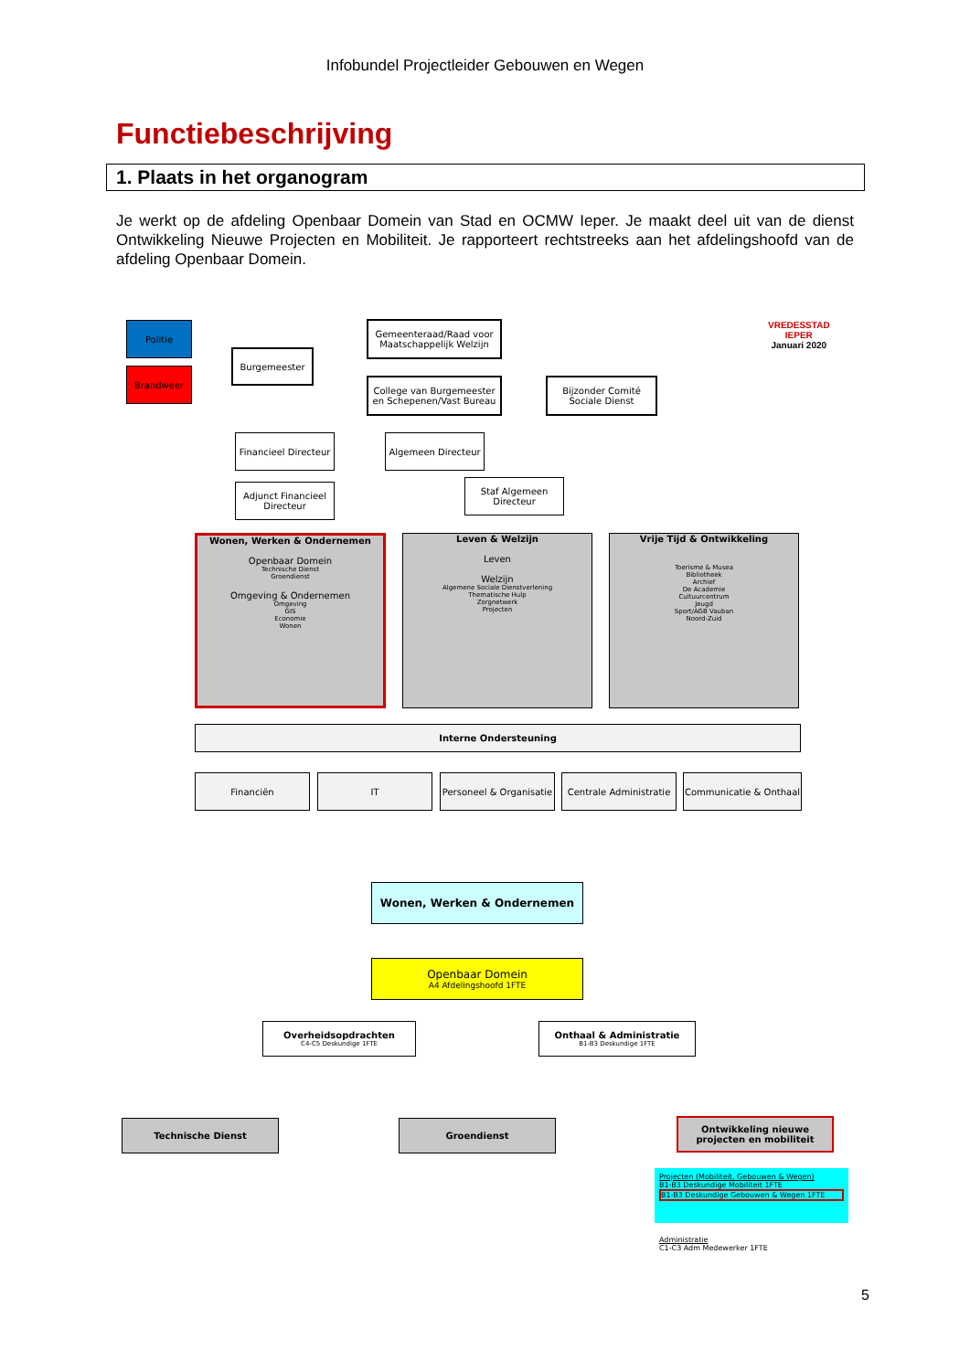Infobundel Projectleider Gebouwen en Wegen
Functiebeschrijving
1. Plaats in het organogram
Je werkt op de afdeling Openbaar Domein van Stad en OCMW Ieper. Je maakt deel uit van de dienst Ontwikkeling Nieuwe Projecten en Mobiliteit. Je rapporteert rechtstreeks aan het afdelingshoofd van de afdeling Openbaar Domein.
Politie
Brandweer
Burgemeester
Gemeenteraad/Raad voor Maatschappelijk Welzijn
College van Burgemeester en Schepenen/Vast Bureau
Bijzonder Comité Sociale Dienst
VREDESSTAD
IEPER
Januari 2020
Financieel Directeur
Algemeen Directeur
Adjunct Financieel Directeur
Staf Algemeen Directeur
Wonen, Werken & Ondernemen
Openbaar Domein
Technische Dienst
Groendienst
Omgeving & Ondernemen
Omgeving
GIS
Economie
Wonen
Leven & Welzijn
Leven
Welzijn
Algemene Sociale Dienstverlening
Thematische Hulp
Zorgnetwerk
Projecten
Vrije Tijd & Ontwikkeling
Toerisme & Musea
Bibliotheek
Archief
De Academie
Cultuurcentrum
Jeugd
Sport/AGB Vauban
Noord-Zuid
Interne Ondersteuning
Financiën IT
Personeel & Organisatie
Centrale Administratie
Communicatie & Onthaal
Wonen, Werken & Ondernemen
Openbaar Domein
A4 Afdelingshoofd 1FTE
Overheidsopdrachten
C4-C5 Deskundige 1FTE
Onthaal & Administratie
B1-B3 Deskundige 1FTE
Technische Dienst Groendienst
Ontwikkeling nieuwe projecten en mobiliteit
Projecten (Mobiliteit, Gebouwen & Wegen)
B1-B3 Deskundige Mobiliteit 1FTE
B1-B3 Deskundige Gebouwen & Wegen 1FTE
Administratie
C1-C3 Adm Medewerker 1FTE
5